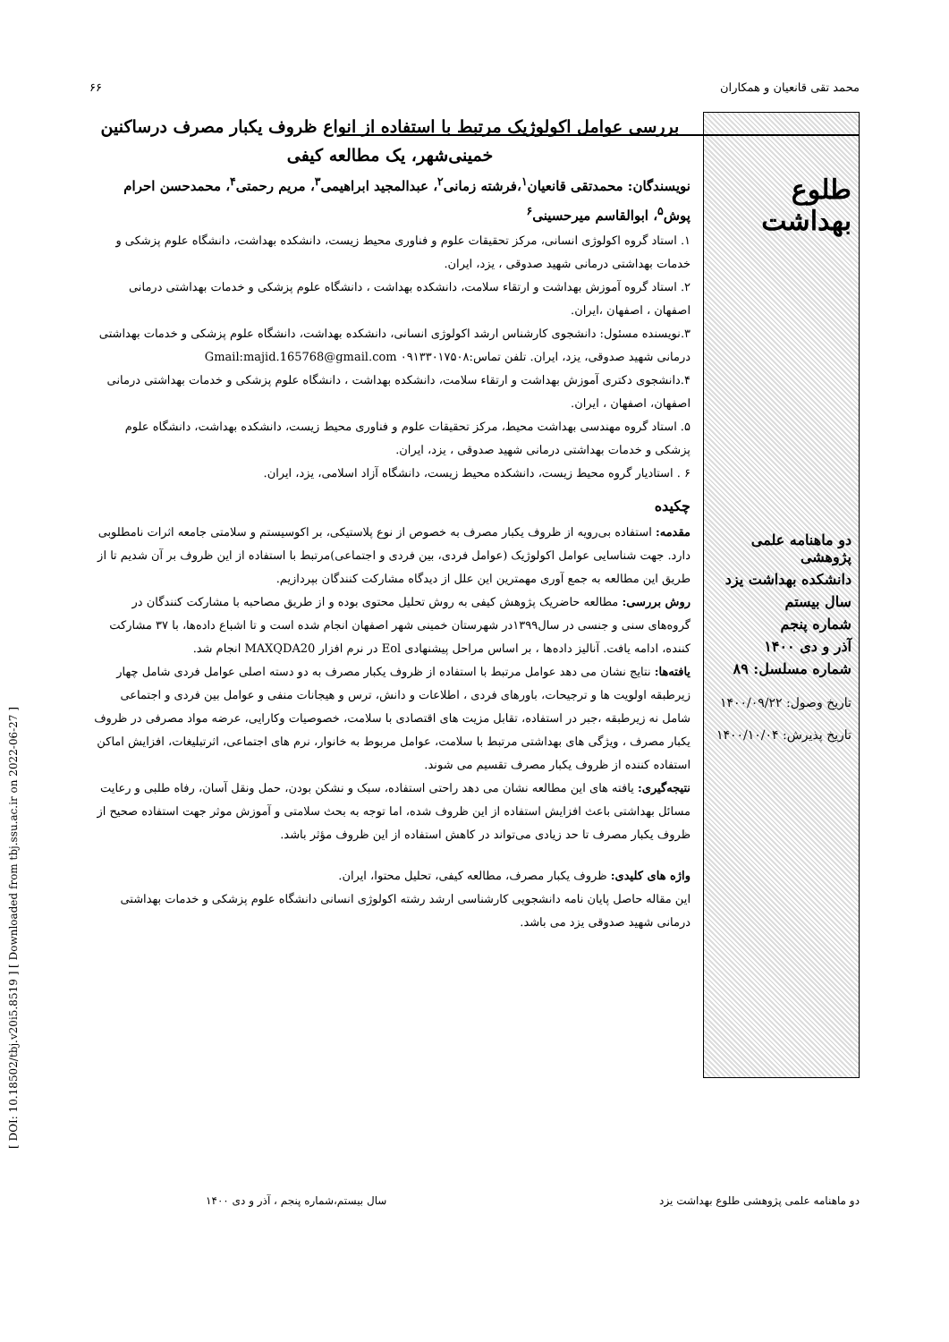محمد تقی قانعیان و همکاران ۶۶
طلوع بهداشت
دو ماهنامه علمی پژوهشی
دانشکده بهداشت یزد
سال بیستم
شماره پنجم
آذر و دی ۱۴۰۰
شماره مسلسل: ۸۹
تاریخ وصول: ۱۴۰۰/۰۹/۲۲
تاریخ پذیرش: ۱۴۰۰/۱۰/۰۴
بررسی عوامل اکولوژیک مرتبط با استفاده از انواع ظروف یکبار مصرف درساکنین خمینی‌شهر، یک مطالعه کیفی
نویسندگان: محمدتقی قانعیان<sup>۱</sup>،فرشته زمانی<sup>۲</sup>، عبدالمجید ابراهیمی<sup>۳</sup>، مریم رحمتی<sup>۴</sup>، محمدحسن احرام پوش<sup>۵</sup>، ابوالقاسم میرحسینی<sup>۶</sup>
۱. استاد گروه اکولوژی انسانی، مرکز تحقیقات علوم و فناوری محیط زیست، دانشکده بهداشت، دانشگاه علوم پزشکی و خدمات بهداشتی درمانی شهید صدوقی ، یزد، ایران.
۲. استاد گروه آموزش بهداشت و ارتقاء سلامت، دانشکده بهداشت ، دانشگاه علوم پزشکی و خدمات بهداشتی درمانی اصفهان ، اصفهان ،ایران.
۳.نویسنده مسئول: دانشجوی کارشناس ارشد اکولوژی انسانی، دانشکده بهداشت، دانشگاه علوم پزشکی و خدمات بهداشتی درمانی شهید صدوقی، یزد، ایران. تلفن تماس:۰۹۱۳۳۰۱۷۵۰۸ Gmail:majid.165768@gmail.com
۴.دانشجوی دکتری آموزش بهداشت و ارتقاء سلامت، دانشکده بهداشت ، دانشگاه علوم پزشکی و خدمات بهداشتی درمانی اصفهان، اصفهان ، ایران.
۵. استاد گروه مهندسی بهداشت محیط، مرکز تحقیقات علوم و فناوری محیط زیست، دانشکده بهداشت، دانشگاه علوم پزشکی و خدمات بهداشتی درمانی شهید صدوقی ، یزد، ایران.
۶ . استادیار گروه محیط زیست، دانشکده محیط زیست، دانشگاه آزاد اسلامی، یزد، ایران.
چکیده
مقدمه: استفاده بی‌رویه از ظروف یکبار مصرف به خصوص از نوع پلاستیکی، بر اکوسیستم و سلامتی جامعه اثرات نامطلوبی دارد. جهت شناسایی عوامل اکولوژیک (عوامل فردی، بین فردی و اجتماعی)مرتبط با استفاده از این ظروف بر آن شدیم تا از طریق این مطالعه به جمع آوری مهمترین این علل از دیدگاه مشارکت کنندگان بپردازیم.
روش بررسی: مطالعه حاضریک پژوهش کیفی به روش تحلیل محتوی بوده و از طریق مصاحبه با مشارکت کنندگان در گروه‌های سنی و جنسی در سال۱۳۹۹در شهرستان خمینی شهر اصفهان انجام شده است و تا اشباع داده‌ها، با ۳۷ مشارکت کننده، ادامه یافت. آنالیز داده‌ها ، بر اساس مراحل پیشنهادی Eol در نرم افزار MAXQDA20 انجام شد.
یافته‌ها: نتایج نشان می دهد عوامل مرتبط با استفاده از ظروف یکبار مصرف به دو دسته اصلی عوامل فردی شامل چهار زیرطبقه اولویت ها و ترجیحات، باورهای فردی ، اطلاعات و دانش، ترس و هیجانات منفی و عوامل بین فردی و اجتماعی شامل نه زیرطبقه ،جبر در استفاده، تقابل مزیت های اقتصادی با سلامت، خصوصیات وکارایی، عرضه مواد مصرفی در ظروف یکبار مصرف ، ویژگی های بهداشتی مرتبط با سلامت، عوامل مربوط به خانوار، نرم های اجتماعی، اثرتبلیغات، افزایش اماکن استفاده کننده از ظروف یکبار مصرف تقسیم می شوند.
نتیجه‌گیری: یافته های این مطالعه نشان می دهد راحتی استفاده، سبک و نشکن بودن، حمل ونقل آسان، رفاه طلبی و رعایت مسائل بهداشتی باعث افزایش استفاده از این ظروف شده، اما توجه به بحث سلامتی و آموزش موثر جهت استفاده صحیح از ظروف یکبار مصرف تا حد زیادی می‌تواند در کاهش استفاده از این ظروف مؤثر باشد.
واژه های کلیدی: ظروف یکبار مصرف، مطالعه کیفی، تحلیل محتوا، ایران.
این مقاله حاصل پایان نامه دانشجویی کارشناسی ارشد رشته اکولوژی انسانی دانشگاه علوم پزشکی و خدمات بهداشتی درمانی شهید صدوقی یزد می باشد.
دو ماهنامه علمی پژوهشی طلوع بهداشت یزد سال بیستم،شماره پنجم ، آذر و دی ۱۴۰۰
[ DOI: 10.18502/tbj.v20i5.8519 ] [ Downloaded from tbj.ssu.ac.ir on 2022-06-27 ]